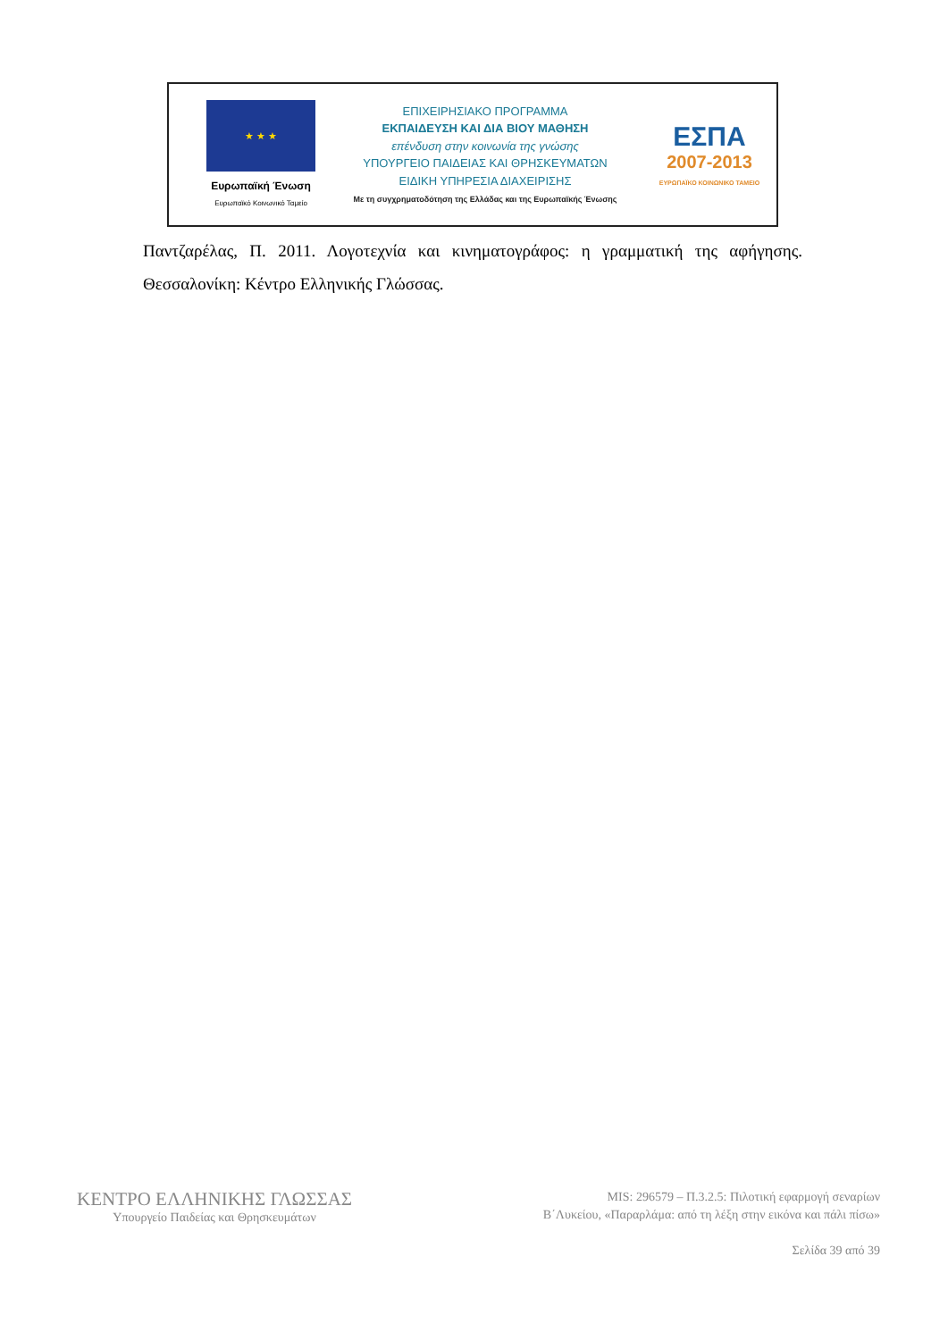★ ★ ★
Ευρωπαϊκή Ένωση
Ευρωπαϊκό Κοινωνικό Ταμείο
ΕΠΙΧΕΙΡΗΣΙΑΚΟ ΠΡΟΓΡΑΜΜΑ
ΕΚΠΑΙΔΕΥΣΗ ΚΑΙ ΔΙΑ ΒΙΟΥ ΜΑΘΗΣΗ
επένδυση στην κοινωνία της γνώσης
ΥΠΟΥΡΓΕΙΟ ΠΑΙΔΕΙΑΣ ΚΑΙ ΘΡΗΣΚΕΥΜΑΤΩΝ
ΕΙΔΙΚΗ ΥΠΗΡΕΣΙΑ ΔΙΑΧΕΙΡΙΣΗΣ
Με τη συγχρηματοδότηση της Ελλάδας και της Ευρωπαϊκής Ένωσης
ΕΣΠΑ
2007-2013
ΕΥΡΩΠΑΪΚΟ ΚΟΙΝΩΝΙΚΟ ΤΑΜΕΙΟ
Παντζαρέλας, Π. 2011. Λογοτεχνία και κινηματογράφος: η γραμματική της αφήγησης. Θεσσαλονίκη: Κέντρο Ελληνικής Γλώσσας.
ΚΕΝΤΡΟ ΕΛΛΗΝΙΚΗΣ ΓΛΩΣΣΑΣ
Υπουργείο Παιδείας και Θρησκευμάτων
MIS: 296579 – Π.3.2.5: Πιλοτική εφαρμογή σεναρίων
Β΄Λυκείου, «Παραρλάμα: από τη λέξη στην εικόνα και πάλι πίσω»
Σελίδα 39 από 39